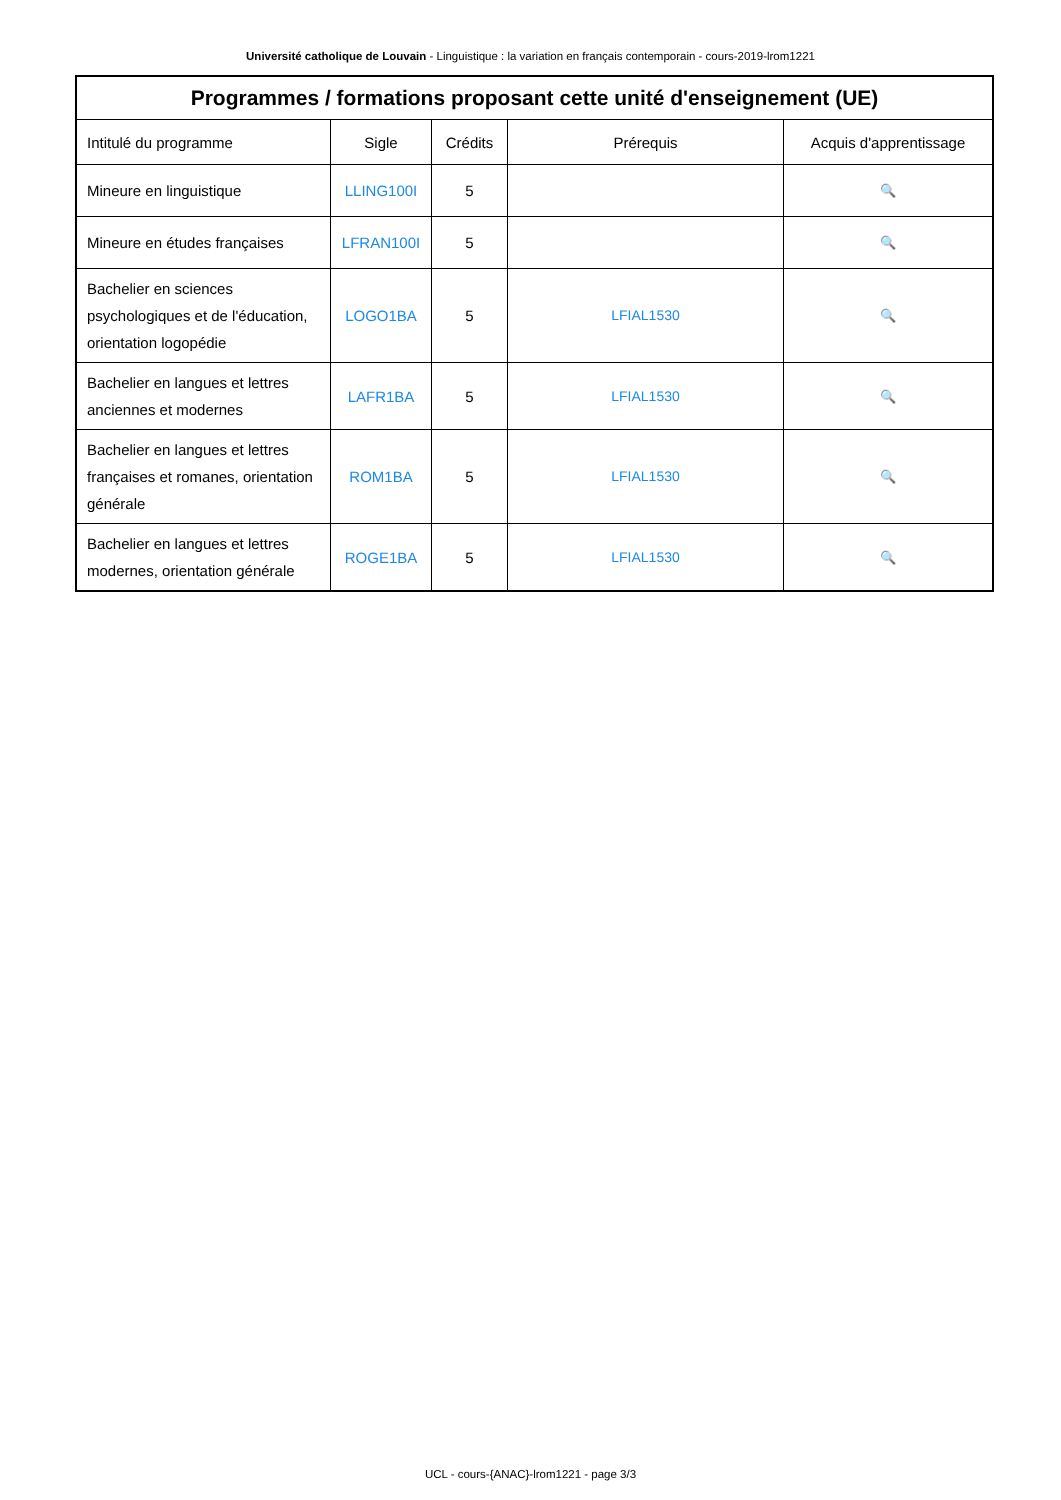Université catholique de Louvain - Linguistique : la variation en français contemporain - cours-2019-lrom1221
| Programmes / formations proposant cette unité d'enseignement (UE) | | | | |
| --- | --- | --- | --- | --- |
| Intitulé du programme | Sigle | Crédits | Prérequis | Acquis d'apprentissage |
| Mineure en linguistique | LLING100I | 5 | | 🔍 |
| Mineure en études françaises | LFRAN100I | 5 | | 🔍 |
| Bachelier en sciences psychologiques et de l'éducation, orientation logopédie | LOGO1BA | 5 | LFIAL1530 | 🔍 |
| Bachelier en langues et lettres anciennes et modernes | LAFR1BA | 5 | LFIAL1530 | 🔍 |
| Bachelier en langues et lettres françaises et romanes, orientation générale | ROM1BA | 5 | LFIAL1530 | 🔍 |
| Bachelier en langues et lettres modernes, orientation générale | ROGE1BA | 5 | LFIAL1530 | 🔍 |
UCL - cours-{ANAC}-lrom1221 - page 3/3